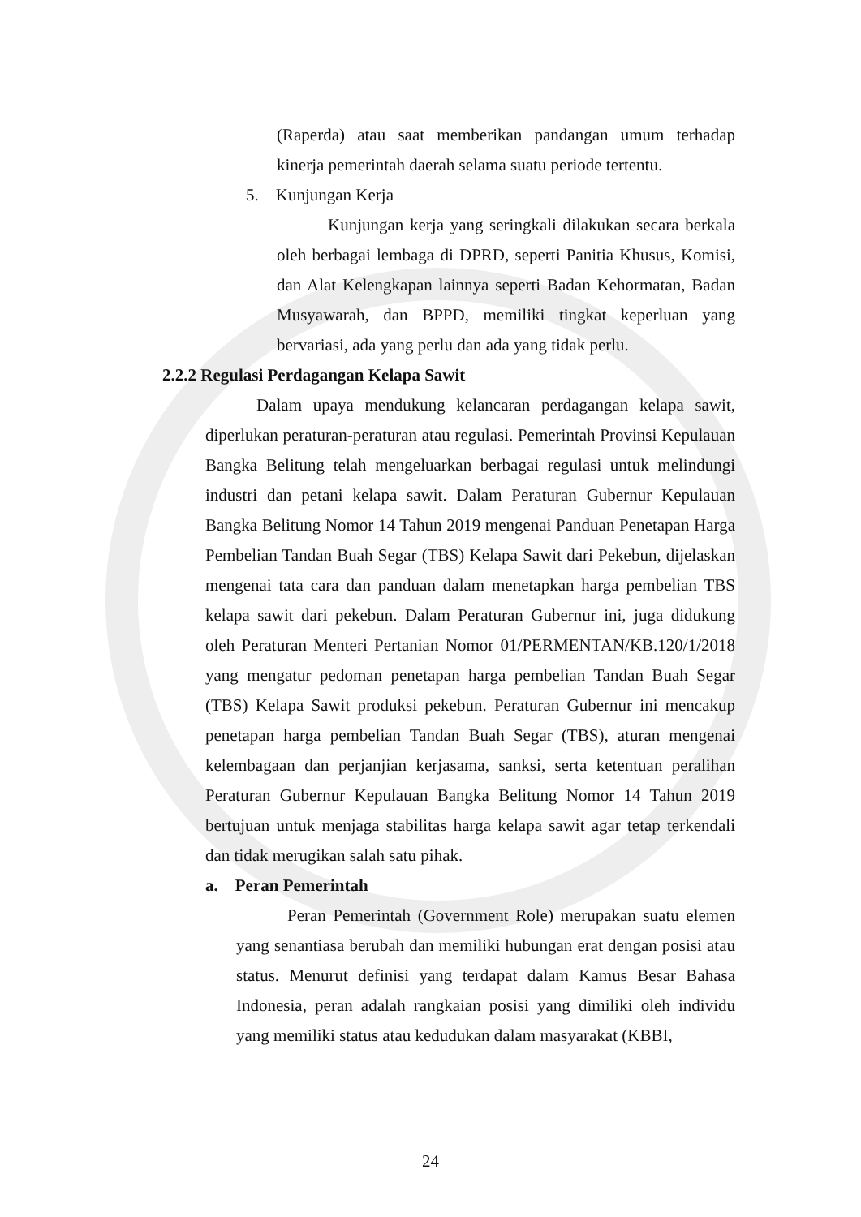(Raperda) atau saat memberikan pandangan umum terhadap kinerja pemerintah daerah selama suatu periode tertentu.
5. Kunjungan Kerja
Kunjungan kerja yang seringkali dilakukan secara berkala oleh berbagai lembaga di DPRD, seperti Panitia Khusus, Komisi, dan Alat Kelengkapan lainnya seperti Badan Kehormatan, Badan Musyawarah, dan BPPD, memiliki tingkat keperluan yang bervariasi, ada yang perlu dan ada yang tidak perlu.
2.2.2 Regulasi Perdagangan Kelapa Sawit
Dalam upaya mendukung kelancaran perdagangan kelapa sawit, diperlukan peraturan-peraturan atau regulasi. Pemerintah Provinsi Kepulauan Bangka Belitung telah mengeluarkan berbagai regulasi untuk melindungi industri dan petani kelapa sawit. Dalam Peraturan Gubernur Kepulauan Bangka Belitung Nomor 14 Tahun 2019 mengenai Panduan Penetapan Harga Pembelian Tandan Buah Segar (TBS) Kelapa Sawit dari Pekebun, dijelaskan mengenai tata cara dan panduan dalam menetapkan harga pembelian TBS kelapa sawit dari pekebun. Dalam Peraturan Gubernur ini, juga didukung oleh Peraturan Menteri Pertanian Nomor 01/PERMENTAN/KB.120/1/2018 yang mengatur pedoman penetapan harga pembelian Tandan Buah Segar (TBS) Kelapa Sawit produksi pekebun. Peraturan Gubernur ini mencakup penetapan harga pembelian Tandan Buah Segar (TBS), aturan mengenai kelembagaan dan perjanjian kerjasama, sanksi, serta ketentuan peralihan Peraturan Gubernur Kepulauan Bangka Belitung Nomor 14 Tahun 2019 bertujuan untuk menjaga stabilitas harga kelapa sawit agar tetap terkendali dan tidak merugikan salah satu pihak.
a. Peran Pemerintah
Peran Pemerintah (Government Role) merupakan suatu elemen yang senantiasa berubah dan memiliki hubungan erat dengan posisi atau status. Menurut definisi yang terdapat dalam Kamus Besar Bahasa Indonesia, peran adalah rangkaian posisi yang dimiliki oleh individu yang memiliki status atau kedudukan dalam masyarakat (KBBI,
24